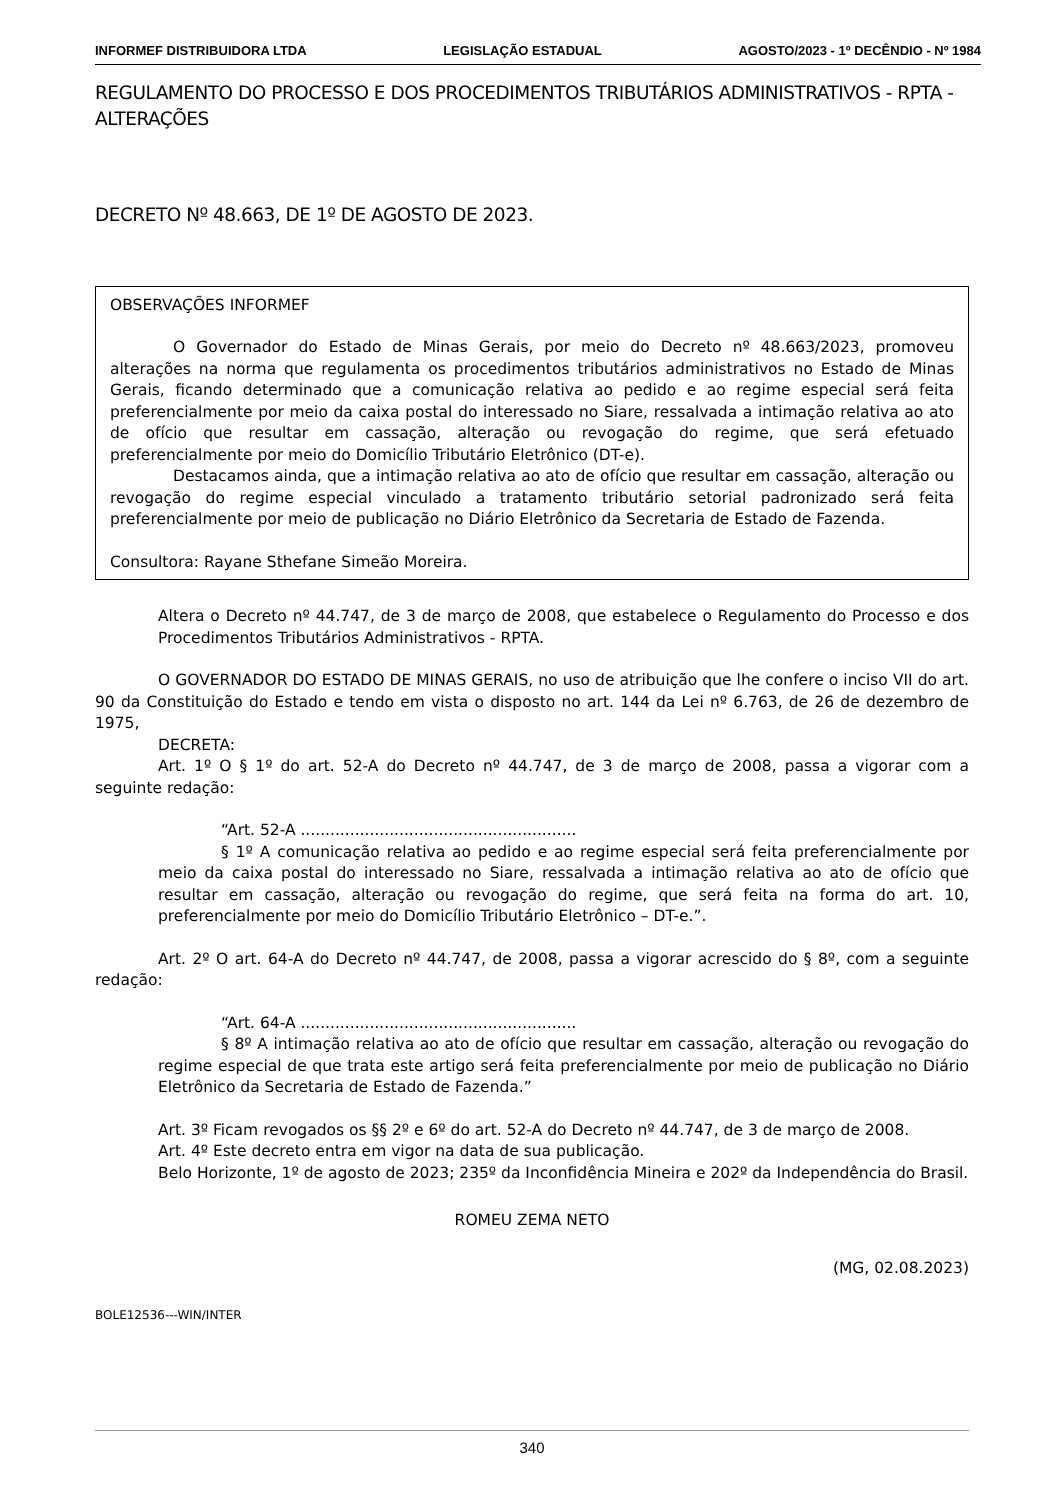INFORMEF DISTRIBUIDORA LTDA LEGISLAÇÃO ESTADUAL AGOSTO/2023 - 1º DECÊNDIO - Nº 1984
REGULAMENTO DO PROCESSO E DOS PROCEDIMENTOS TRIBUTÁRIOS ADMINISTRATIVOS - RPTA - ALTERAÇÕES
DECRETO Nº 48.663, DE 1º DE AGOSTO DE 2023.
OBSERVAÇÕES INFORMEF
O Governador do Estado de Minas Gerais, por meio do Decreto nº 48.663/2023, promoveu alterações na norma que regulamenta os procedimentos tributários administrativos no Estado de Minas Gerais, ficando determinado que a comunicação relativa ao pedido e ao regime especial será feita preferencialmente por meio da caixa postal do interessado no Siare, ressalvada a intimação relativa ao ato de ofício que resultar em cassação, alteração ou revogação do regime, que será efetuado preferencialmente por meio do Domicílio Tributário Eletrônico (DT-e).
Destacamos ainda, que a intimação relativa ao ato de ofício que resultar em cassação, alteração ou revogação do regime especial vinculado a tratamento tributário setorial padronizado será feita preferencialmente por meio de publicação no Diário Eletrônico da Secretaria de Estado de Fazenda.
Consultora: Rayane Sthefane Simeão Moreira.
Altera o Decreto nº 44.747, de 3 de março de 2008, que estabelece o Regulamento do Processo e dos Procedimentos Tributários Administrativos - RPTA.
O GOVERNADOR DO ESTADO DE MINAS GERAIS, no uso de atribuição que lhe confere o inciso VII do art. 90 da Constituição do Estado e tendo em vista o disposto no art. 144 da Lei nº 6.763, de 26 de dezembro de 1975,
DECRETA:
Art. 1º O § 1º do art. 52-A do Decreto nº 44.747, de 3 de março de 2008, passa a vigorar com a seguinte redação:
“Art. 52-A ........................................................
§ 1º A comunicação relativa ao pedido e ao regime especial será feita preferencialmente por meio da caixa postal do interessado no Siare, ressalvada a intimação relativa ao ato de ofício que resultar em cassação, alteração ou revogação do regime, que será feita na forma do art. 10, preferencialmente por meio do Domicílio Tributário Eletrônico – DT-e.”.
Art. 2º O art. 64-A do Decreto nº 44.747, de 2008, passa a vigorar acrescido do § 8º, com a seguinte redação:
“Art. 64-A ........................................................
§ 8º A intimação relativa ao ato de ofício que resultar em cassação, alteração ou revogação do regime especial de que trata este artigo será feita preferencialmente por meio de publicação no Diário Eletrônico da Secretaria de Estado de Fazenda.”
Art. 3º Ficam revogados os §§ 2º e 6º do art. 52-A do Decreto nº 44.747, de 3 de março de 2008.
Art. 4º Este decreto entra em vigor na data de sua publicação.
Belo Horizonte, 1º de agosto de 2023; 235º da Inconfidência Mineira e 202º da Independência do Brasil.
ROMEU ZEMA NETO
(MG, 02.08.2023)
BOLE12536---WIN/INTER
340